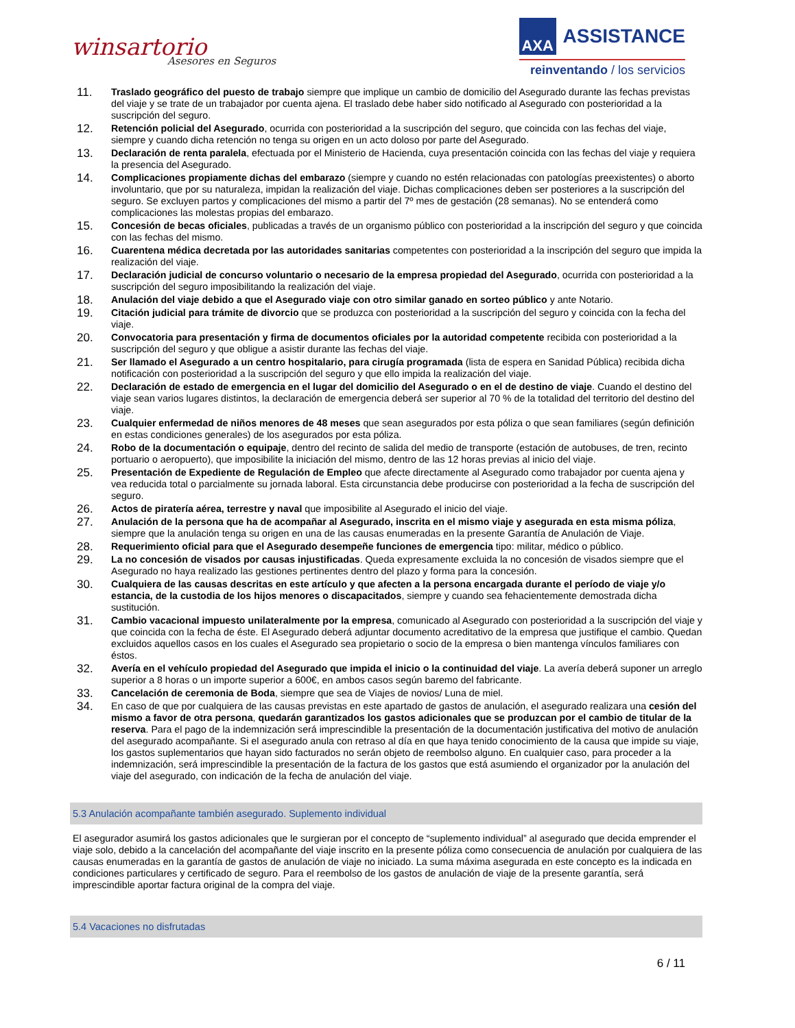winsartorio
Asesores en Seguros
AXA
ASSISTANCE
reinventando / los servicios
11.
Traslado geográfico del puesto de trabajo siempre que implique un cambio de domicilio del Asegurado durante las fechas previstas del viaje y se trate de un trabajador por cuenta ajena. El traslado debe haber sido notificado al Asegurado con posterioridad a la suscripción del seguro.
12.
Retención policial del Asegurado, ocurrida con posterioridad a la suscripción del seguro, que coincida con las fechas del viaje, siempre y cuando dicha retención no tenga su origen en un acto doloso por parte del Asegurado.
13.
Declaración de renta paralela, efectuada por el Ministerio de Hacienda, cuya presentación coincida con las fechas del viaje y requiera la presencia del Asegurado.
14.
Complicaciones propiamente dichas del embarazo (siempre y cuando no estén relacionadas con patologías preexistentes) o aborto involuntario, que por su naturaleza, impidan la realización del viaje. Dichas complicaciones deben ser posteriores a la suscripción del seguro. Se excluyen partos y complicaciones del mismo a partir del 7º mes de gestación (28 semanas). No se entenderá como complicaciones las molestas propias del embarazo.
15.
Concesión de becas oficiales, publicadas a través de un organismo público con posterioridad a la inscripción del seguro y que coincida con las fechas del mismo.
16.
Cuarentena médica decretada por las autoridades sanitarias competentes con posterioridad a la inscripción del seguro que impida la realización del viaje.
17.
Declaración judicial de concurso voluntario o necesario de la empresa propiedad del Asegurado, ocurrida con posterioridad a la suscripción del seguro imposibilitando la realización del viaje.
18.
Anulación del viaje debido a que el Asegurado viaje con otro similar ganado en sorteo público y ante Notario.
19.
Citación judicial para trámite de divorcio que se produzca con posterioridad a la suscripción del seguro y coincida con la fecha del viaje.
20.
Convocatoria para presentación y firma de documentos oficiales por la autoridad competente recibida con posterioridad a la suscripción del seguro y que obligue a asistir durante las fechas del viaje.
21.
Ser llamado el Asegurado a un centro hospitalario, para cirugía programada (lista de espera en Sanidad Pública) recibida dicha notificación con posterioridad a la suscripción del seguro y que ello impida la realización del viaje.
22.
Declaración de estado de emergencia en el lugar del domicilio del Asegurado o en el de destino de viaje. Cuando el destino del viaje sean varios lugares distintos, la declaración de emergencia deberá ser superior al 70 % de la totalidad del territorio del destino del viaje.
23.
Cualquier enfermedad de niños menores de 48 meses que sean asegurados por esta póliza o que sean familiares (según definición en estas condiciones generales) de los asegurados por esta póliza.
24.
Robo de la documentación o equipaje, dentro del recinto de salida del medio de transporte (estación de autobuses, de tren, recinto portuario o aeropuerto), que imposibilite la iniciación del mismo, dentro de las 12 horas previas al inicio del viaje.
25.
Presentación de Expediente de Regulación de Empleo que afecte directamente al Asegurado como trabajador por cuenta ajena y vea reducida total o parcialmente su jornada laboral. Esta circunstancia debe producirse con posterioridad a la fecha de suscripción del seguro.
26.
Actos de piratería aérea, terrestre y naval que imposibilite al Asegurado el inicio del viaje.
27.
Anulación de la persona que ha de acompañar al Asegurado, inscrita en el mismo viaje y asegurada en esta misma póliza, siempre que la anulación tenga su origen en una de las causas enumeradas en la presente Garantía de Anulación de Viaje.
28.
Requerimiento oficial para que el Asegurado desempeñe funciones de emergencia tipo: militar, médico o público.
29.
La no concesión de visados por causas injustificadas. Queda expresamente excluida la no concesión de visados siempre que el Asegurado no haya realizado las gestiones pertinentes dentro del plazo y forma para la concesión.
30.
Cualquiera de las causas descritas en este artículo y que afecten a la persona encargada durante el período de viaje y/o estancia, de la custodia de los hijos menores o discapacitados, siempre y cuando sea fehacientemente demostrada dicha sustitución.
31.
Cambio vacacional impuesto unilateralmente por la empresa, comunicado al Asegurado con posterioridad a la suscripción del viaje y que coincida con la fecha de éste. El Asegurado deberá adjuntar documento acreditativo de la empresa que justifique el cambio. Quedan excluidos aquellos casos en los cuales el Asegurado sea propietario o socio de la empresa o bien mantenga vínculos familiares con éstos.
32.
Avería en el vehículo propiedad del Asegurado que impida el inicio o la continuidad del viaje. La avería deberá suponer un arreglo superior a 8 horas o un importe superior a 600€, en ambos casos según baremo del fabricante.
33.
Cancelación de ceremonia de Boda, siempre que sea de Viajes de novios/ Luna de miel.
34.
En caso de que por cualquiera de las causas previstas en este apartado de gastos de anulación, el asegurado realizara una cesión del mismo a favor de otra persona, quedarán garantizados los gastos adicionales que se produzcan por el cambio de titular de la reserva. Para el pago de la indemnización será imprescindible la presentación de la documentación justificativa del motivo de anulación del asegurado acompañante. Si el asegurado anula con retraso al día en que haya tenido conocimiento de la causa que impide su viaje, los gastos suplementarios que hayan sido facturados no serán objeto de reembolso alguno. En cualquier caso, para proceder a la indemnización, será imprescindible la presentación de la factura de los gastos que está asumiendo el organizador por la anulación del viaje del asegurado, con indicación de la fecha de anulación del viaje.
5.3 Anulación acompañante también asegurado. Suplemento individual
El asegurador asumirá los gastos adicionales que le surgieran por el concepto de “suplemento individual” al asegurado que decida emprender el viaje solo, debido a la cancelación del acompañante del viaje inscrito en la presente póliza como consecuencia de anulación por cualquiera de las causas enumeradas en la garantía de gastos de anulación de viaje no iniciado. La suma máxima asegurada en este concepto es la indicada en condiciones particulares y certificado de seguro. Para el reembolso de los gastos de anulación de viaje de la presente garantía, será imprescindible aportar factura original de la compra del viaje.
5.4 Vacaciones no disfrutadas
6 / 11